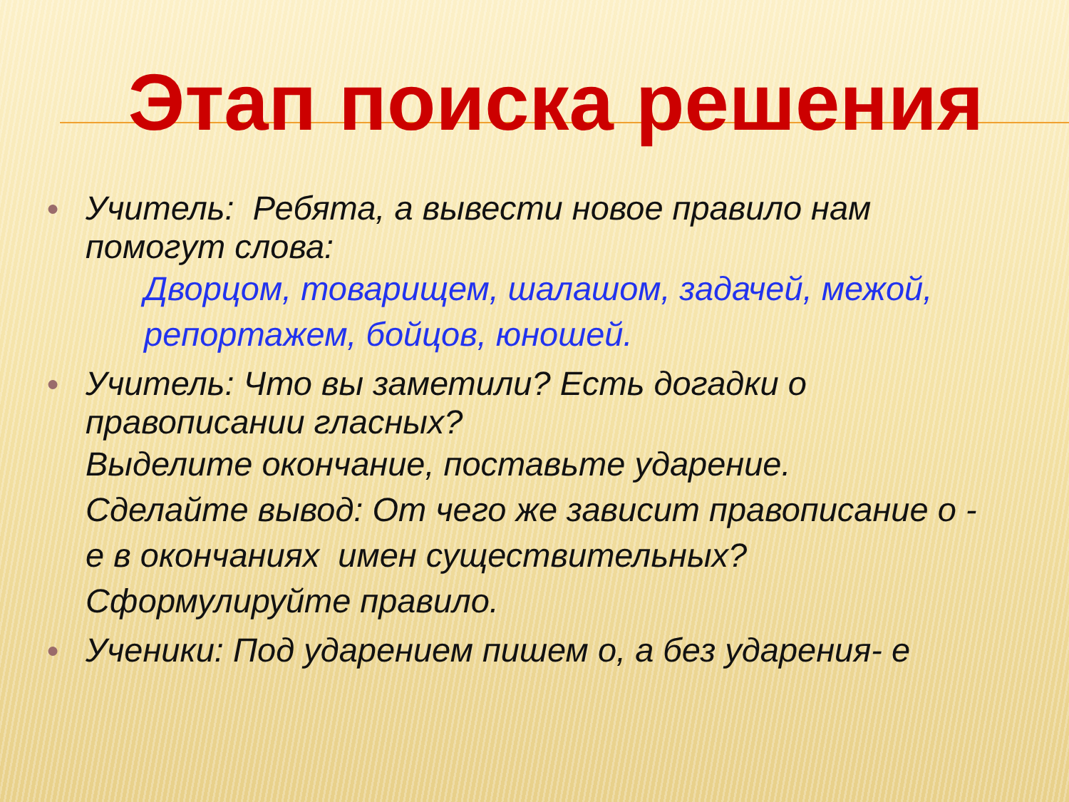Этап поиска решения
●
Учитель: Ребята, а вывести новое правило нам помогут слова:
Дворцом, товарищем, шалашом, задачей, межой, репортажем, бойцов, юношей.
●
Учитель: Что вы заметили? Есть догадки о правописании гласных?
Выделите окончание, поставьте ударение.
Сделайте вывод: От чего же зависит правописание о - е в окончаниях имен существительных? Сформулируйте правило.
●
Ученики: Под ударением пишем о, а без ударения- е